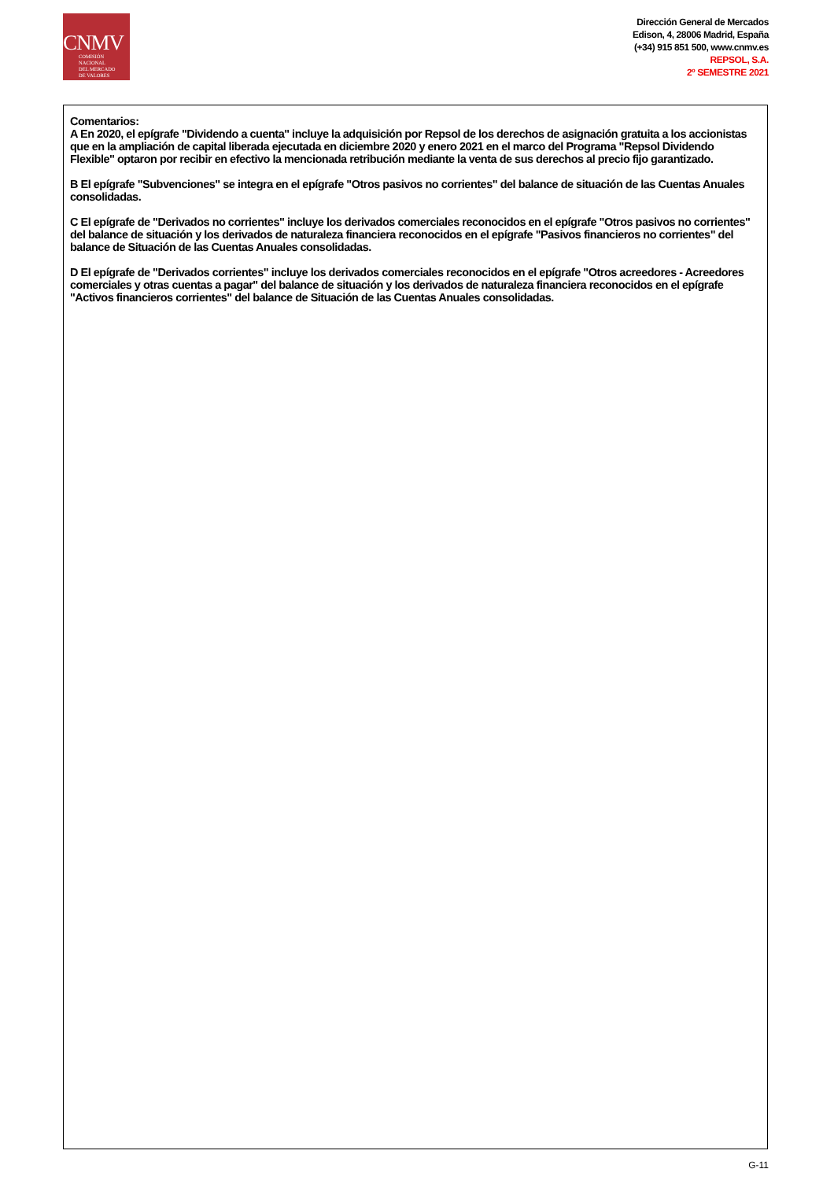CNMV
COMISIÓN
NACIONAL
DEL MERCADO
DE VALORES
Dirección General de Mercados
Edison, 4, 28006 Madrid, España
(+34) 915 851 500, www.cnmv.es
REPSOL, S.A.
2º SEMESTRE 2021
Comentarios:
A En 2020, el epígrafe "Dividendo a cuenta" incluye la adquisición por Repsol de los derechos de asignación gratuita a los accionistas que en la ampliación de capital liberada ejecutada en diciembre 2020 y enero 2021 en el marco del Programa "Repsol Dividendo Flexible" optaron por recibir en efectivo la mencionada retribución mediante la venta de sus derechos al precio fijo garantizado.
B El epígrafe "Subvenciones" se integra en el epígrafe "Otros pasivos no corrientes" del balance de situación de las Cuentas Anuales consolidadas.
C El epígrafe de "Derivados no corrientes" incluye los derivados comerciales reconocidos en el epígrafe "Otros pasivos no corrientes" del balance de situación y los derivados de naturaleza financiera reconocidos en el epígrafe "Pasivos financieros no corrientes" del balance de Situación de las Cuentas Anuales consolidadas.
D El epígrafe de "Derivados corrientes" incluye los derivados comerciales reconocidos en el epígrafe "Otros acreedores - Acreedores comerciales y otras cuentas a pagar" del balance de situación y los derivados de naturaleza financiera reconocidos en el epígrafe "Activos financieros corrientes" del balance de Situación de las Cuentas Anuales consolidadas.
G-11